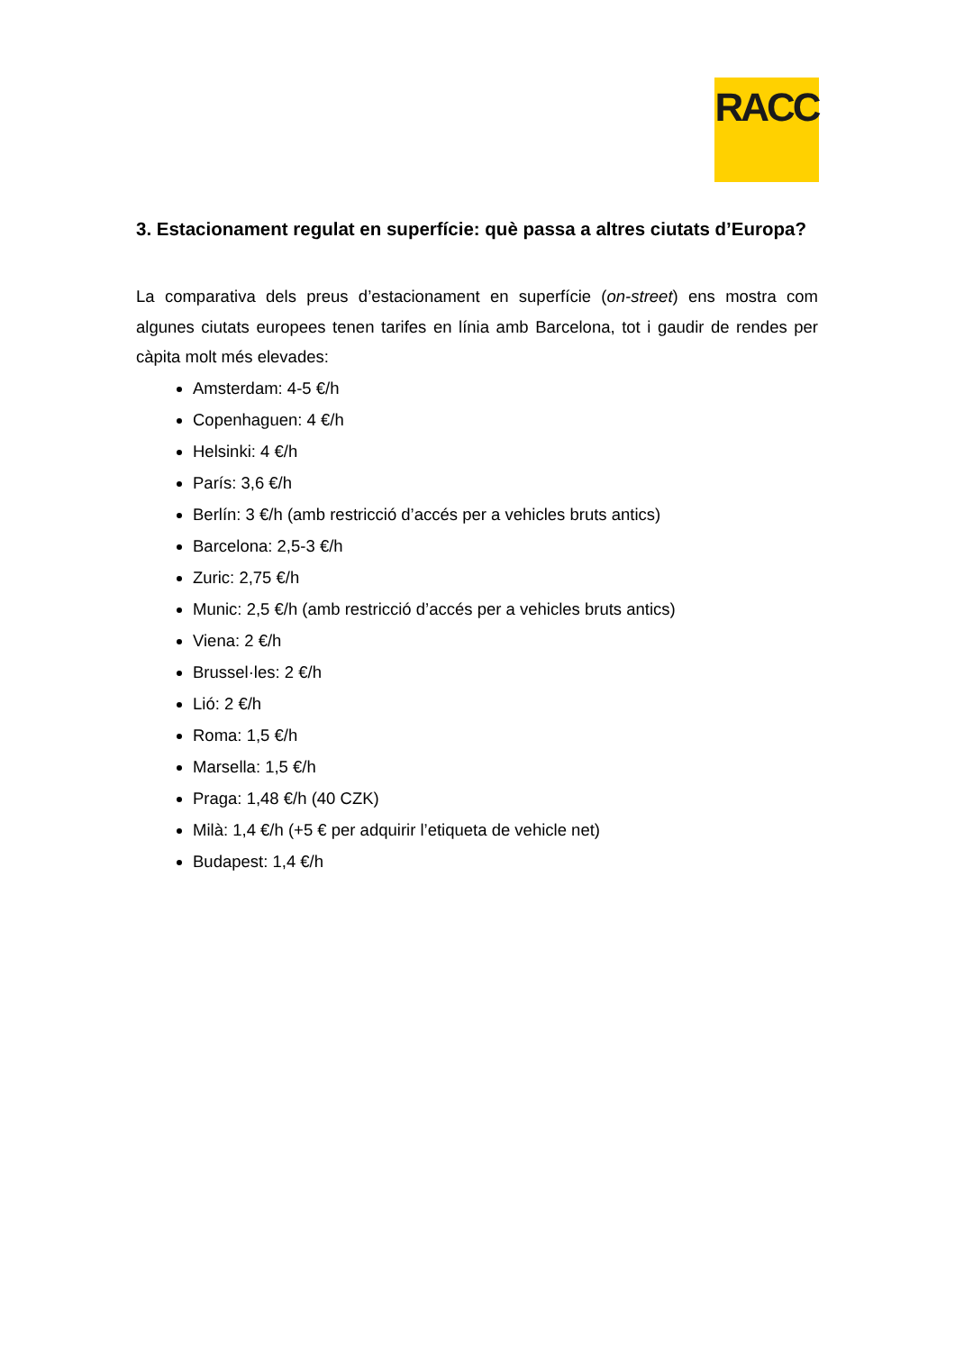RACC
3. Estacionament regulat en superfície: què passa a altres ciutats d’Europa?
La comparativa dels preus d’estacionament en superfície (on-street) ens mostra com algunes ciutats europees tenen tarifes en línia amb Barcelona, tot i gaudir de rendes per càpita molt més elevades:
Amsterdam: 4-5 €/h
Copenhaguen: 4 €/h
Helsinki: 4 €/h
París: 3,6 €/h
Berlín: 3 €/h (amb restricció d’accés per a vehicles bruts antics)
Barcelona: 2,5-3 €/h
Zuric: 2,75 €/h
Munic: 2,5 €/h (amb restricció d’accés per a vehicles bruts antics)
Viena: 2 €/h
Brussel·les: 2 €/h
Lió: 2 €/h
Roma: 1,5 €/h
Marsella: 1,5 €/h
Praga: 1,48 €/h (40 CZK)
Milà: 1,4 €/h (+5 € per adquirir l’etiqueta de vehicle net)
Budapest: 1,4 €/h